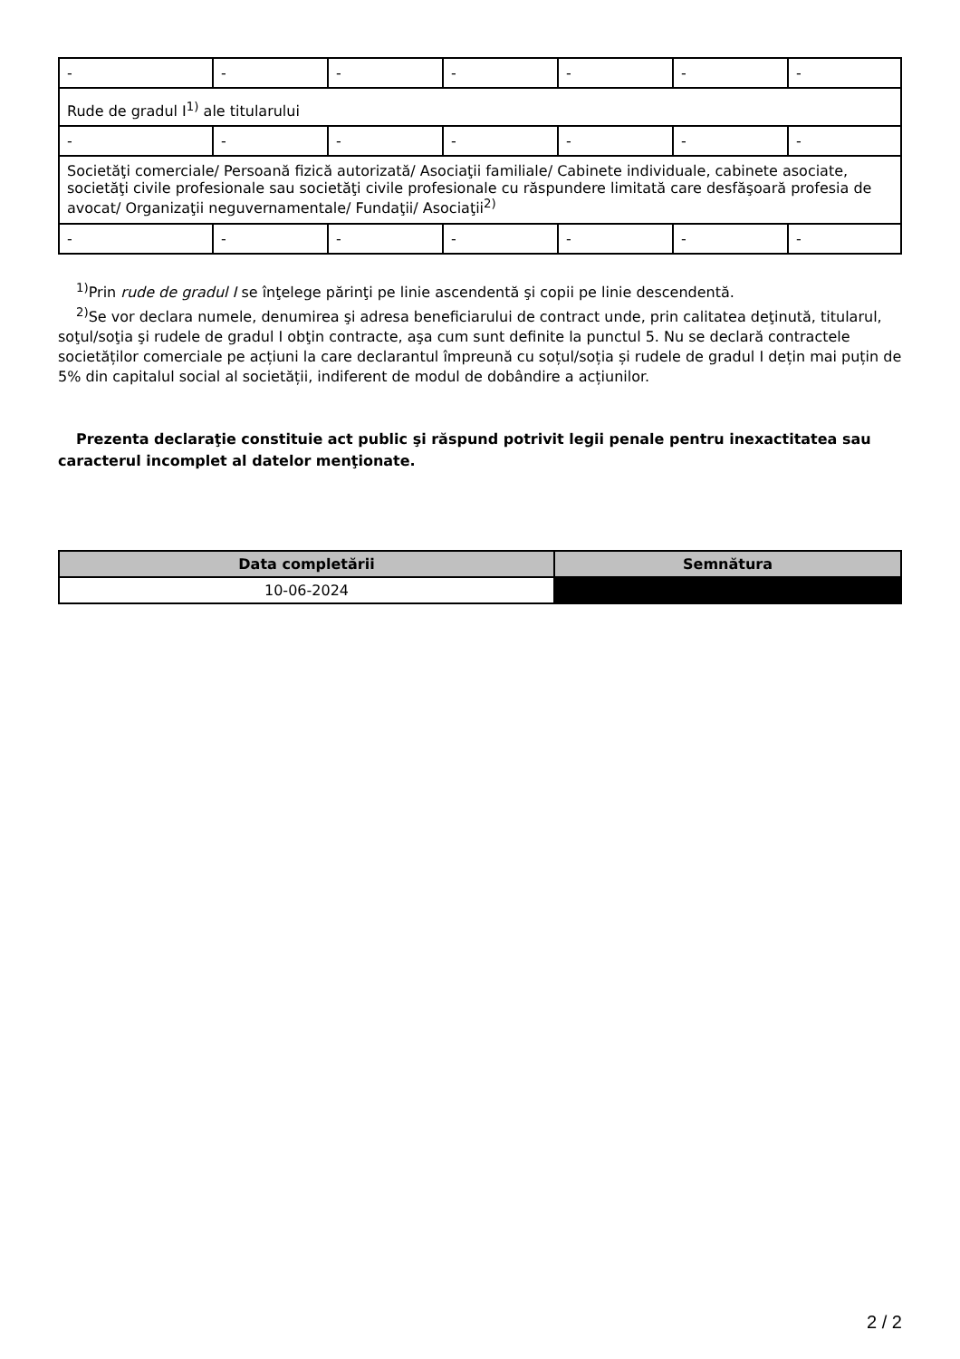| - | - | - | - | - | - | - |
| Rude de gradul I<sup>1)</sup> ale titularului | | | | | | |
| - | - | - | - | - | - | - |
| Societăţi comerciale/ Persoană fizică autorizată/ Asociaţii familiale/ Cabinete individuale, cabinete asociate, societăţi civile profesionale sau societăţi civile profesionale cu răspundere limitată care desfăşoară profesia de avocat/ Organizaţii neguvernamentale/ Fundaţii/ Asociaţii<sup>2)</sup> | | | | | | |
| - | - | - | - | - | - | - |
<sup>1)</sup> Prin rude de gradul I se înţelege părinţi pe linie ascendentă şi copii pe linie descendentă.
<sup>2)</sup> Se vor declara numele, denumirea şi adresa beneficiarului de contract unde, prin calitatea deţinută, titularul, soţul/soţia şi rudele de gradul I obţin contracte, aşa cum sunt definite la punctul 5. Nu se declară contractele societăților comerciale pe acțiuni la care declarantul împreună cu soțul/soția și rudele de gradul I dețin mai puțin de 5% din capitalul social al societății, indiferent de modul de dobândire a acțiunilor.
Prezenta declaraţie constituie act public şi răspund potrivit legii penale pentru inexactitatea sau caracterul incomplet al datelor menţionate.
| Data completării | Semnătura |
| --- | --- |
| 10-06-2024 | |
2 / 2